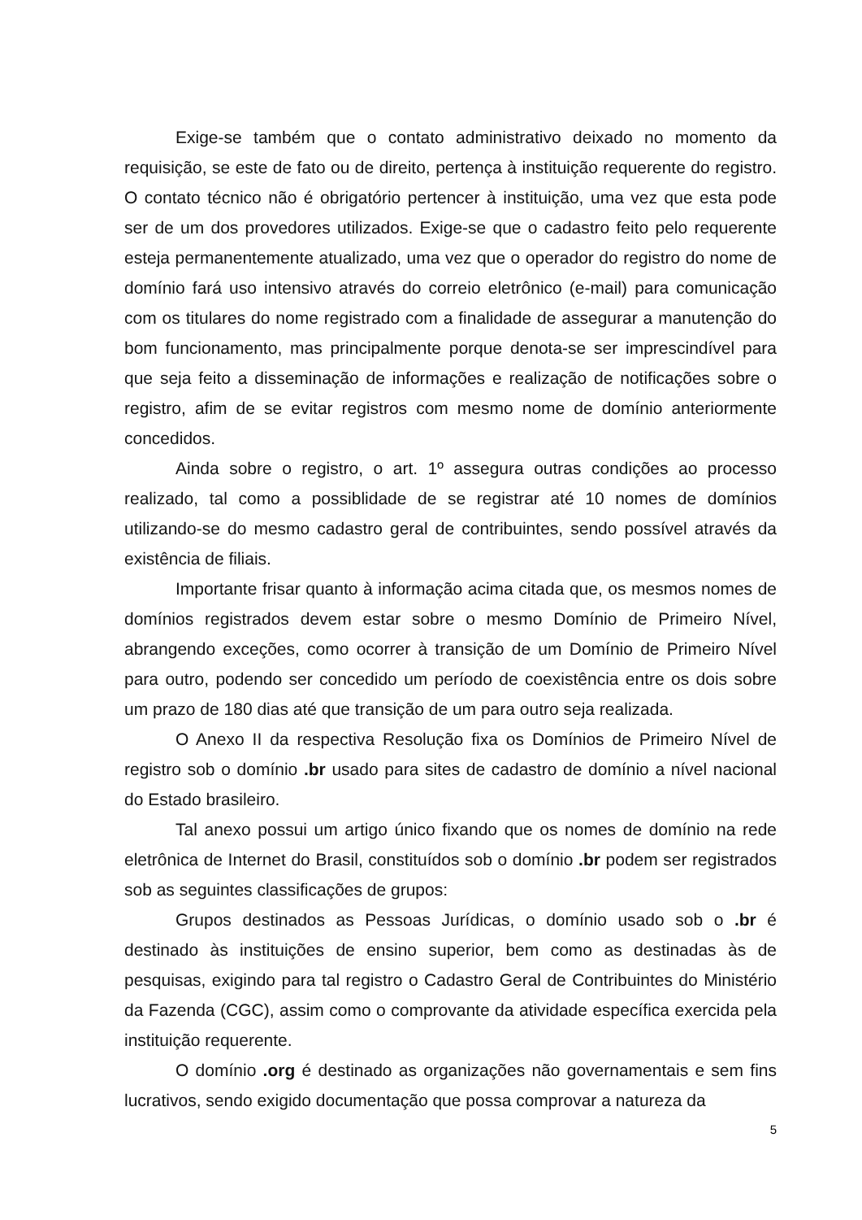Exige-se também que o contato administrativo deixado no momento da requisição, se este de fato ou de direito, pertença à instituição requerente do registro. O contato técnico não é obrigatório pertencer à instituição, uma vez que esta pode ser de um dos provedores utilizados. Exige-se que o cadastro feito pelo requerente esteja permanentemente atualizado, uma vez que o operador do registro do nome de domínio fará uso intensivo através do correio eletrônico (e-mail) para comunicação com os titulares do nome registrado com a finalidade de assegurar a manutenção do bom funcionamento, mas principalmente porque denota-se ser imprescindível para que seja feito a disseminação de informações e realização de notificações sobre o registro, afim de se evitar registros com mesmo nome de domínio anteriormente concedidos.
Ainda sobre o registro, o art. 1º assegura outras condições ao processo realizado, tal como a possiblidade de se registrar até 10 nomes de domínios utilizando-se do mesmo cadastro geral de contribuintes, sendo possível através da existência de filiais.
Importante frisar quanto à informação acima citada que, os mesmos nomes de domínios registrados devem estar sobre o mesmo Domínio de Primeiro Nível, abrangendo exceções, como ocorrer à transição de um Domínio de Primeiro Nível para outro, podendo ser concedido um período de coexistência entre os dois sobre um prazo de 180 dias até que transição de um para outro seja realizada.
O Anexo II da respectiva Resolução fixa os Domínios de Primeiro Nível de registro sob o domínio .br usado para sites de cadastro de domínio a nível nacional do Estado brasileiro.
Tal anexo possui um artigo único fixando que os nomes de domínio na rede eletrônica de Internet do Brasil, constituídos sob o domínio .br podem ser registrados sob as seguintes classificações de grupos:
Grupos destinados as Pessoas Jurídicas, o domínio usado sob o .br é destinado às instituições de ensino superior, bem como as destinadas às de pesquisas, exigindo para tal registro o Cadastro Geral de Contribuintes do Ministério da Fazenda (CGC), assim como o comprovante da atividade específica exercida pela instituição requerente.
O domínio .org é destinado as organizações não governamentais e sem fins lucrativos, sendo exigido documentação que possa comprovar a natureza da
5